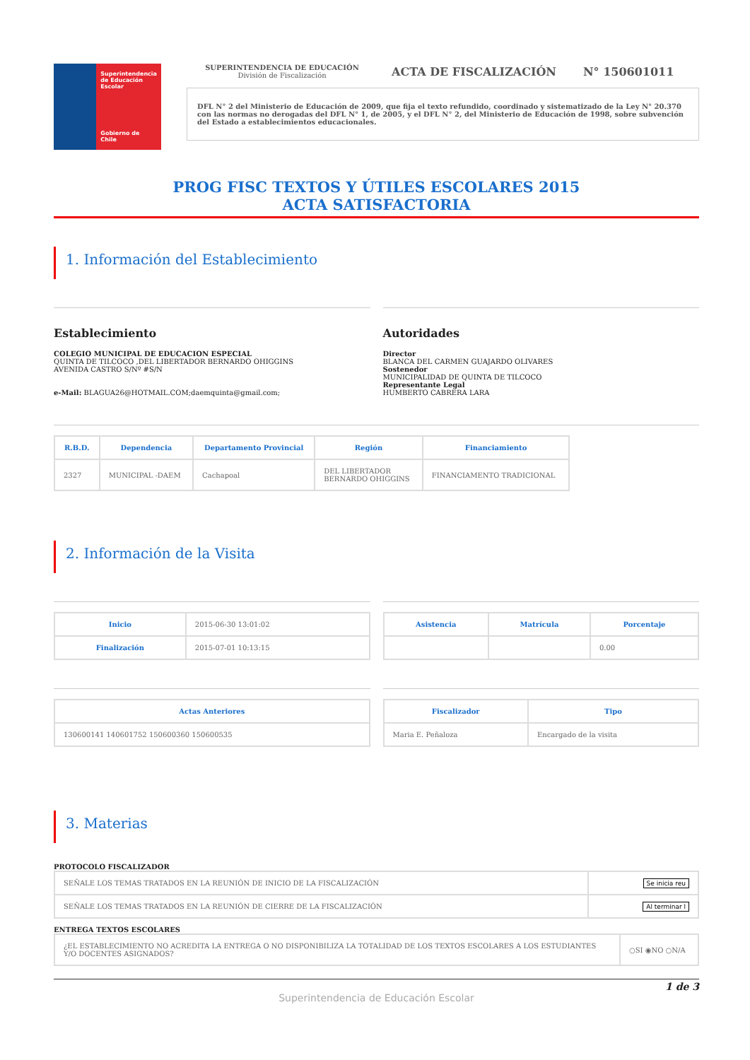Superintendencia de Educación Escolar
Gobierno de Chile
SUPERINTENDENCIA DE EDUCACIÓN
División de Fiscalización
ACTA DE FISCALIZACIÓN N° 150601011
DFL N° 2 del Ministerio de Educación de 2009, que fija el texto refundido, coordinado y sistematizado de la Ley N° 20.370 con las normas no derogadas del DFL N° 1, de 2005, y el DFL N° 2, del Ministerio de Educación de 1998, sobre subvención del Estado a establecimientos educacionales.
PROG FISC TEXTOS Y ÚTILES ESCOLARES 2015
ACTA SATISFACTORIA
1. Información del Establecimiento
Establecimiento
COLEGIO MUNICIPAL DE EDUCACION ESPECIAL
QUINTA DE TILCOCO ,DEL LIBERTADOR BERNARDO OHIGGINS
AVENIDA CASTRO S/Nº #S/N
e-Mail: BLAGUA26@HOTMAIL.COM;daemquinta@gmail.com;
Autoridades
Director
BLANCA DEL CARMEN GUAJARDO OLIVARES
Sostenedor
MUNICIPALIDAD DE QUINTA DE TILCOCO
Representante Legal
HUMBERTO CABRERA LARA
| R.B.D. | Dependencia | Departamento Provincial | Región | Financiamiento |
| --- | --- | --- | --- | --- |
| 2327 | MUNICIPAL -DAEM | Cachapoal | DEL LIBERTADOR BERNARDO OHIGGINS | FINANCIAMENTO TRADICIONAL |
2. Información de la Visita
| Inicio | 2015-06-30 13:01:02 |
| Finalización | 2015-07-01 10:13:15 |
| Asistencia | Matrícula | Porcentaje |
| --- | --- | --- |
| | | 0.00 |
| Actas Anteriores |
| --- |
| 130600141 140601752 150600360 150600535 |
| Fiscalizador | Tipo |
| --- | --- |
| Maria E. Peñaloza | Encargado de la visita |
3. Materias
PROTOCOLO FISCALIZADOR
| SEÑALE LOS TEMAS TRATADOS EN LA REUNIÓN DE INICIO DE LA FISCALIZACIÓN | Se inicia reu |
| SEÑALE LOS TEMAS TRATADOS EN LA REUNIÓN DE CIERRE DE LA FISCALIZACIÓN | Al terminar l |
ENTREGA TEXTOS ESCOLARES
| ¿EL ESTABLECIMIENTO NO ACREDITA LA ENTREGA O NO DISPONIBILIZA LA TOTALIDAD DE LOS TEXTOS ESCOLARES A LOS ESTUDIANTES Y/O DOCENTES ASIGNADOS? | ○SI ◉NO ○N/A |
1 de 3
Superintendencia de Educación Escolar